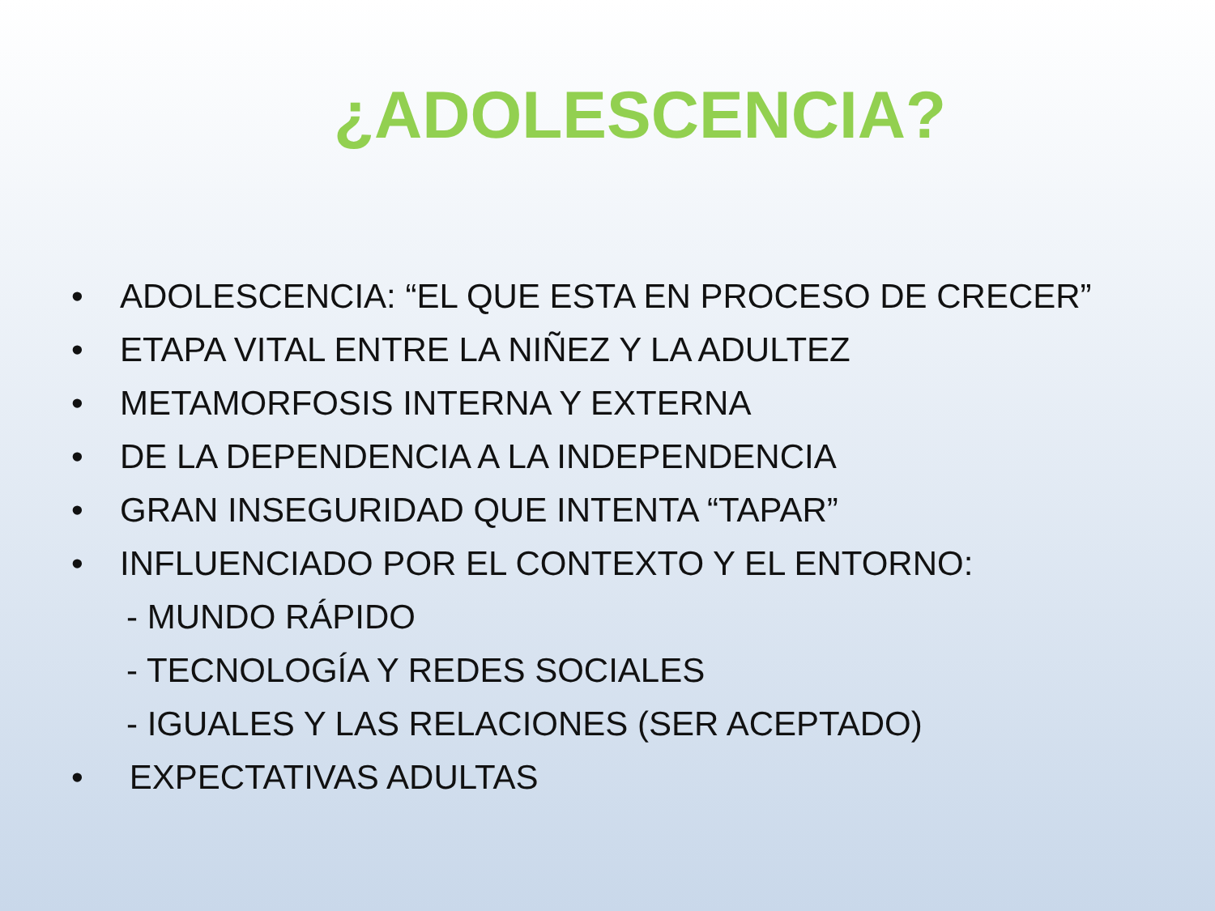¿ADOLESCENCIA?
• ADOLESCENCIA: “EL QUE ESTA EN PROCESO DE CRECER”
• ETAPA VITAL ENTRE LA NIÑEZ Y LA ADULTEZ
• METAMORFOSIS INTERNA Y EXTERNA
• DE LA DEPENDENCIA A LA INDEPENDENCIA
• GRAN INSEGURIDAD QUE INTENTA “TAPAR”
• INFLUENCIADO POR EL CONTEXTO Y EL ENTORNO:
- MUNDO RÁPIDO
- TECNOLOGÍA Y REDES SOCIALES
- IGUALES Y LAS RELACIONES (SER ACEPTADO)
• EXPECTATIVAS ADULTAS